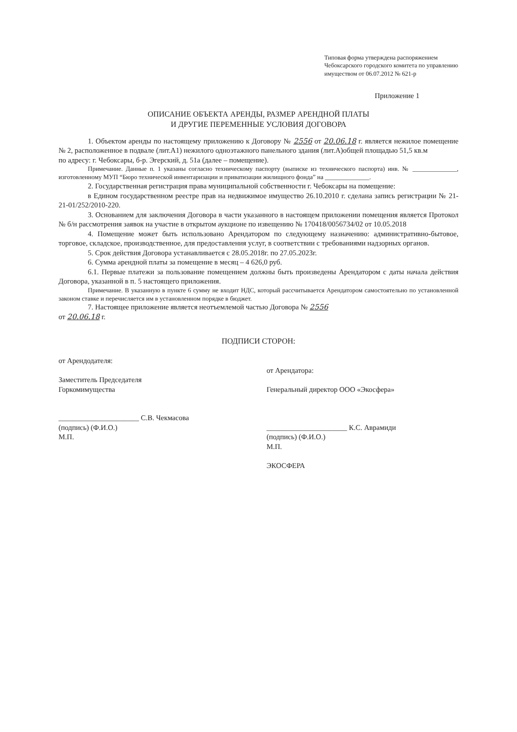Типовая форма утверждена распоряжением Чебоксарского городского комитета по управлению имуществом от 06.07.2012 № 621-р
Приложение 1
ОПИСАНИЕ ОБЪЕКТА АРЕНДЫ, РАЗМЕР АРЕНДНОЙ ПЛАТЫ
И ДРУГИЕ ПЕРЕМЕННЫЕ УСЛОВИЯ ДОГОВОРА
1. Объектом аренды по настоящему приложению к Договору № 2556 от 20.06.18 г. является нежилое помещение № 2, расположенное в подвале (лит.А1) нежилого одноэтажного панельного здания (лит.А)общей площадью 51,5 кв.м
по адресу: г. Чебоксары, б-р. Эгерский, д. 51а (далее – помещение).
Примечание. Данные п. 1 указаны согласно техническому паспорту (выписке из технического паспорта) инв. № ______________, изготовленному МУП “Бюро технической инвентаризации и приватизации жилищного фонда” на ______________.
2. Государственная регистрация права муниципальной собственности г. Чебоксары на помещение:
в Едином государственном реестре прав на недвижимое имущество 26.10.2010 г. сделана запись регистрации № 21-21-01/252/2010-220.
3. Основанием для заключения Договора в части указанного в настоящем приложении помещения является Протокол № б/н рассмотрения заявок на участие в открытом аукционе по извещению № 170418/0056734/02 от 10.05.2018
4. Помещение может быть использовано Арендатором по следующему назначению: административно-бытовое, торговое, складское, производственное, для предоставления услуг, в соответствии с требованиями надзорных органов.
5. Срок действия Договора устанавливается с 28.05.2018г. по 27.05.2023г.
6. Сумма арендной платы за помещение в месяц – 4 626,0 руб.
6.1. Первые платежи за пользование помещением должны быть произведены Арендатором с даты начала действия Договора, указанной в п. 5 настоящего приложения.
Примечание. В указанную в пункте 6 сумму не входит НДС, который рассчитывается Арендатором самостоятельно по установленной законом ставке и перечисляется им в установленном порядке в бюджет.
7. Настоящее приложение является неотъемлемой частью Договора № 2556
от 20.06.18 г.
ПОДПИСИ СТОРОН:
от Арендодателя:
Заместитель Председателя
Горкомимущества
______________________ С.В. Чекмасова
(подпись) (Ф.И.О.)
М.П.
от Арендатора:
Генеральный директор ООО «Экосфера»
______________________ К.С. Аврамиди
(подпись) (Ф.И.О.)
М.П.
ЭКОСФЕРА